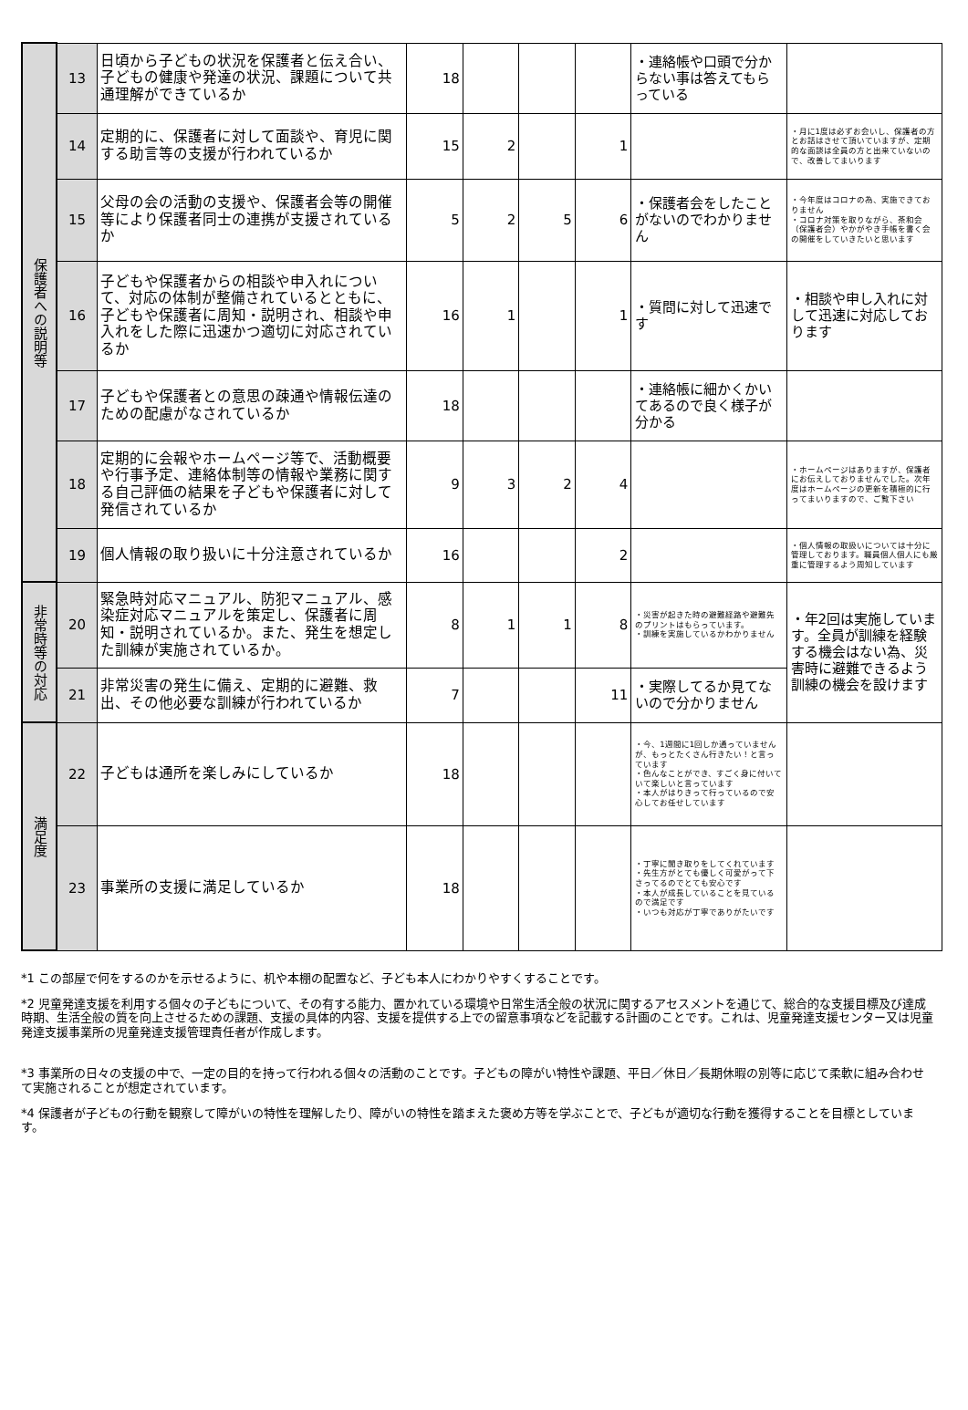| 保護者への説明等 | 13 | 日頃から子どもの状況を保護者と伝え合い、子どもの健康や発達の状況、課題について共通理解ができているか | 18 | | | | ・連絡帳や口頭で分からない事は答えてもらっている | |
| | 14 | 定期的に、保護者に対して面談や、育児に関する助言等の支援が行われているか | 15 | 2 | | 1 | | ・月に1度は必ずお会いし、保護者の方とお話はさせて頂いていますが、定期的な面談は全員の方と出来ていないので、改善してまいります |
| | 15 | 父母の会の活動の支援や、保護者会等の開催等により保護者同士の連携が支援されているか | 5 | 2 | 5 | 6 | ・保護者会をしたことがないのでわかりません | ・今年度はコロナの為、実施できておりません ・コロナ対策を取りながら、茶和会（保護者会）やかがやき手帳を書く会の開催をしていきたいと思います |
| | 16 | 子どもや保護者からの相談や申入れについて、対応の体制が整備されているとともに、子どもや保護者に周知・説明され、相談や申入れをした際に迅速かつ適切に対応されているか | 16 | 1 | | 1 | ・質問に対して迅速です | ・相談や申し入れに対して迅速に対応しております |
| | 17 | 子どもや保護者との意思の疎通や情報伝達のための配慮がなされているか | 18 | | | | ・連絡帳に細かくかいてあるので良く様子が分かる | |
| | 18 | 定期的に会報やホームページ等で、活動概要や行事予定、連絡体制等の情報や業務に関する自己評価の結果を子どもや保護者に対して発信されているか | 9 | 3 | 2 | 4 | | ・ホームページはありますが、保護者にお伝えしておりませんでした。次年度はホームページの更新を積極的に行ってまいりますので、ご覧下さい |
| | 19 | 個人情報の取り扱いに十分注意されているか | 16 | | | 2 | | ・個人情報の取扱いについては十分に管理しております。職員個人個人にも厳重に管理するよう周知しています |
| 非常時等の対応 | 20 | 緊急時対応マニュアル、防犯マニュアル、感染症対応マニュアルを策定し、保護者に周知・説明されているか。また、発生を想定した訓練が実施されているか。 | 8 | 1 | 1 | 8 | ・災害が起きた時の避難経路や避難先のプリントはもらっています。 ・訓練を実施しているかわかりません | ・年2回は実施しています。全員が訓練を経験する機会はない為、災害時に避難できるよう訓練の機会を設けます |
| | 21 | 非常災害の発生に備え、定期的に避難、救出、その他必要な訓練が行われているか | 7 | | | 11 | ・実際してるか見てないので分かりません | |
| 満足度 | 22 | 子どもは通所を楽しみにしているか | 18 | | | | ・今、1週間に1回しか通っていませんが、もっとたくさん行きたい！と言っています ・色んなことができ、すごく身に付いていて楽しいと言っています ・本人がはりきって行っているので安心してお任せしています | |
| | 23 | 事業所の支援に満足しているか | 18 | | | | ・丁寧に聞き取りをしてくれています ・先生方がとても優しく可愛がって下さってるのでとても安心です ・本人が成長していることを見ているので満足です ・いつも対応が丁寧でありがたいです | |
*1 この部屋で何をするのかを示せるように、机や本棚の配置など、子ども本人にわかりやすくすることです。
*2 児童発達支援を利用する個々の子どもについて、その有する能力、置かれている環境や日常生活全般の状況に関するアセスメントを通じて、総合的な支援目標及び達成時期、生活全般の質を向上させるための課題、支援の具体的内容、支援を提供する上での留意事項などを記載する計画のことです。これは、児童発達支援センター又は児童発達支援事業所の児童発達支援管理責任者が作成します。
*3 事業所の日々の支援の中で、一定の目的を持って行われる個々の活動のことです。子どもの障がい特性や課題、平日／休日／長期休暇の別等に応じて柔軟に組み合わせて実施されることが想定されています。
*4 保護者が子どもの行動を観察して障がいの特性を理解したり、障がいの特性を踏まえた褒め方等を学ぶことで、子どもが適切な行動を獲得することを目標としています。